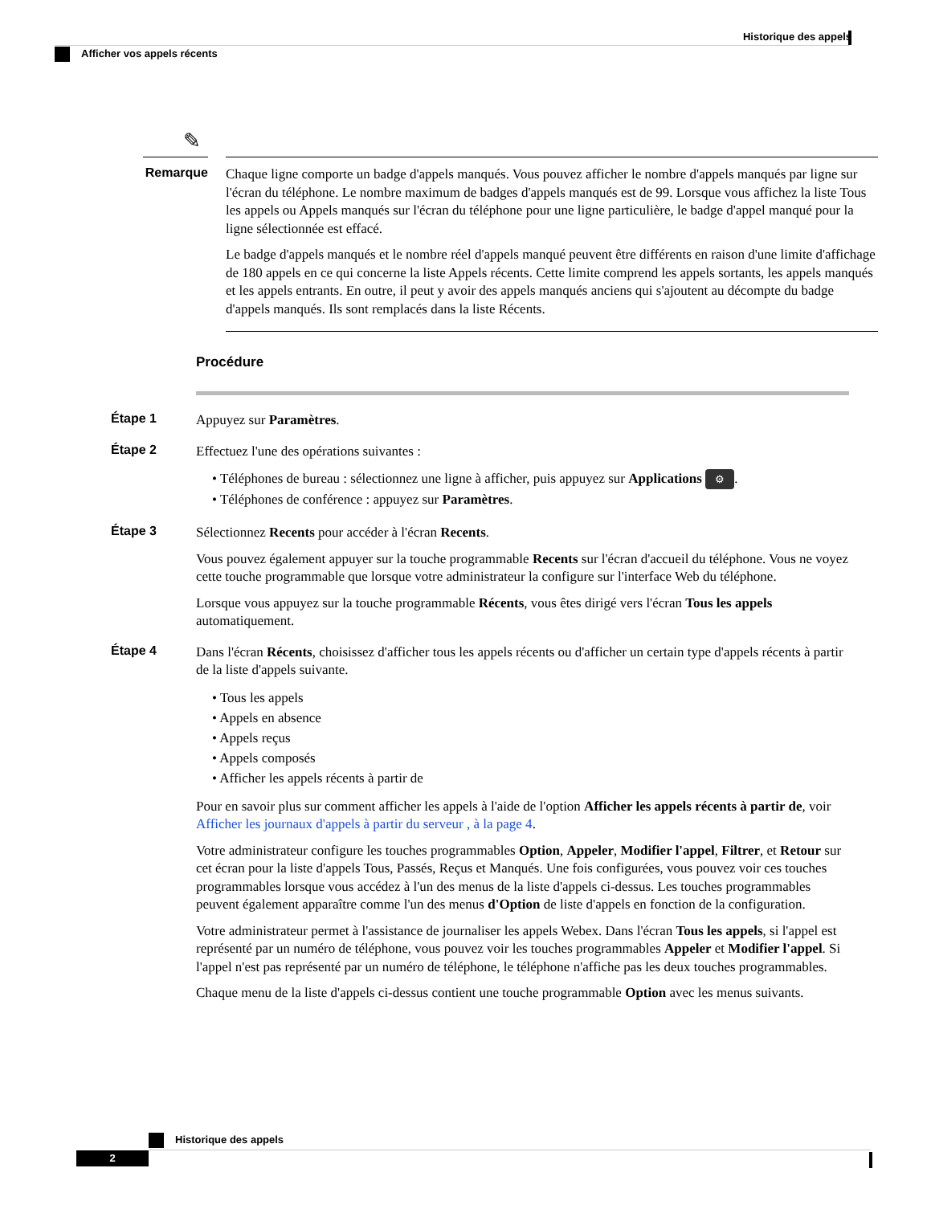Historique des appels
Afficher vos appels récents
✎
Remarque
Chaque ligne comporte un badge d'appels manqués. Vous pouvez afficher le nombre d'appels manqués par ligne sur l'écran du téléphone. Le nombre maximum de badges d'appels manqués est de 99. Lorsque vous affichez la liste Tous les appels ou Appels manqués sur l'écran du téléphone pour une ligne particulière, le badge d'appel manqué pour la ligne sélectionnée est effacé.
Le badge d'appels manqués et le nombre réel d'appels manqué peuvent être différents en raison d'une limite d'affichage de 180 appels en ce qui concerne la liste Appels récents. Cette limite comprend les appels sortants, les appels manqués et les appels entrants. En outre, il peut y avoir des appels manqués anciens qui s'ajoutent au décompte du badge d'appels manqués. Ils sont remplacés dans la liste Récents.
Procédure
Étape 1
Appuyez sur Paramètres.
Étape 2
Effectuez l'une des opérations suivantes :
• Téléphones de bureau : sélectionnez une ligne à afficher, puis appuyez sur Applications ⚙.
• Téléphones de conférence : appuyez sur Paramètres.
Étape 3
Sélectionnez Recents pour accéder à l'écran Recents.
Vous pouvez également appuyer sur la touche programmable Recents sur l'écran d'accueil du téléphone. Vous ne voyez cette touche programmable que lorsque votre administrateur la configure sur l'interface Web du téléphone.
Lorsque vous appuyez sur la touche programmable Récents, vous êtes dirigé vers l'écran Tous les appels automatiquement.
Étape 4
Dans l'écran Récents, choisissez d'afficher tous les appels récents ou d'afficher un certain type d'appels récents à partir de la liste d'appels suivante.
• Tous les appels
• Appels en absence
• Appels reçus
• Appels composés
• Afficher les appels récents à partir de
Pour en savoir plus sur comment afficher les appels à l'aide de l'option Afficher les appels récents à partir de, voir Afficher les journaux d'appels à partir du serveur , à la page 4.
Votre administrateur configure les touches programmables Option, Appeler, Modifier l'appel, Filtrer, et Retour sur cet écran pour la liste d'appels Tous, Passés, Reçus et Manqués. Une fois configurées, vous pouvez voir ces touches programmables lorsque vous accédez à l'un des menus de la liste d'appels ci-dessus. Les touches programmables peuvent également apparaître comme l'un des menus d'Option de liste d'appels en fonction de la configuration.
Votre administrateur permet à l'assistance de journaliser les appels Webex. Dans l'écran Tous les appels, si l'appel est représenté par un numéro de téléphone, vous pouvez voir les touches programmables Appeler et Modifier l'appel. Si l'appel n'est pas représenté par un numéro de téléphone, le téléphone n'affiche pas les deux touches programmables.
Chaque menu de la liste d'appels ci-dessus contient une touche programmable Option avec les menus suivants.
Historique des appels
2